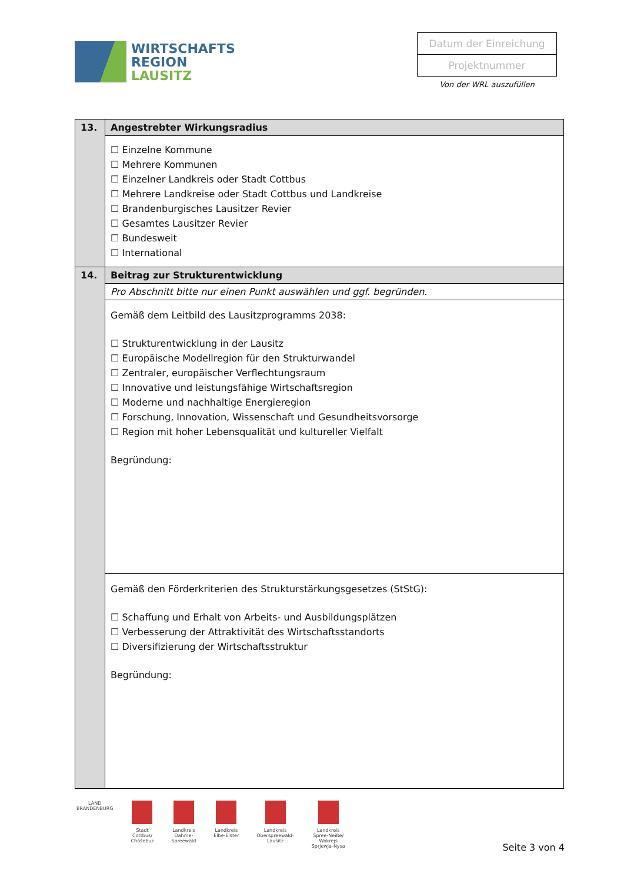WIRTSCHAFTS
REGION
LAUSITZ
Datum der Einreichung
Projektnummer
Von der WRL auszufüllen
| 13. | Angestrebter Wirkungsradius |
| | ☐ Einzelne Kommune ☐ Mehrere Kommunen ☐ Einzelner Landkreis oder Stadt Cottbus ☐ Mehrere Landkreise oder Stadt Cottbus und Landkreise ☐ Brandenburgisches Lausitzer Revier ☐ Gesamtes Lausitzer Revier ☐ Bundesweit ☐ International |
| 14. | Beitrag zur Strukturentwicklung |
| | Pro Abschnitt bitte nur einen Punkt auswählen und ggf. begründen. |
| | Gemäß dem Leitbild des Lausitzprogramms 2038: ☐ Strukturentwicklung in der Lausitz ☐ Europäische Modellregion für den Strukturwandel ☐ Zentraler, europäischer Verflechtungsraum ☐ Innovative und leistungsfähige Wirtschaftsregion ☐ Moderne und nachhaltige Energieregion ☐ Forschung, Innovation, Wissenschaft und Gesundheitsvorsorge ☐ Region mit hoher Lebensqualität und kultureller Vielfalt Begründung: |
| | Gemäß den Förderkriterien des Strukturstärkungsgesetzes (StStG): ☐ Schaffung und Erhalt von Arbeits- und Ausbildungsplätzen ☐ Verbesserung der Attraktivität des Wirtschaftsstandorts ☐ Diversifizierung der Wirtschaftsstruktur Begründung: |
LAND
BRANDENBURG
Stadt
Cottbus/
Chóśebuz
Landkreis
Dahme-
Spreewald
Landkreis
Elbe-Elster
Landkreis
Oberspreewald-
Lausitz
Landkreis
Spree-Neiße/
Wokrejs
Sprjewja-Nysa
Seite 3 von 4